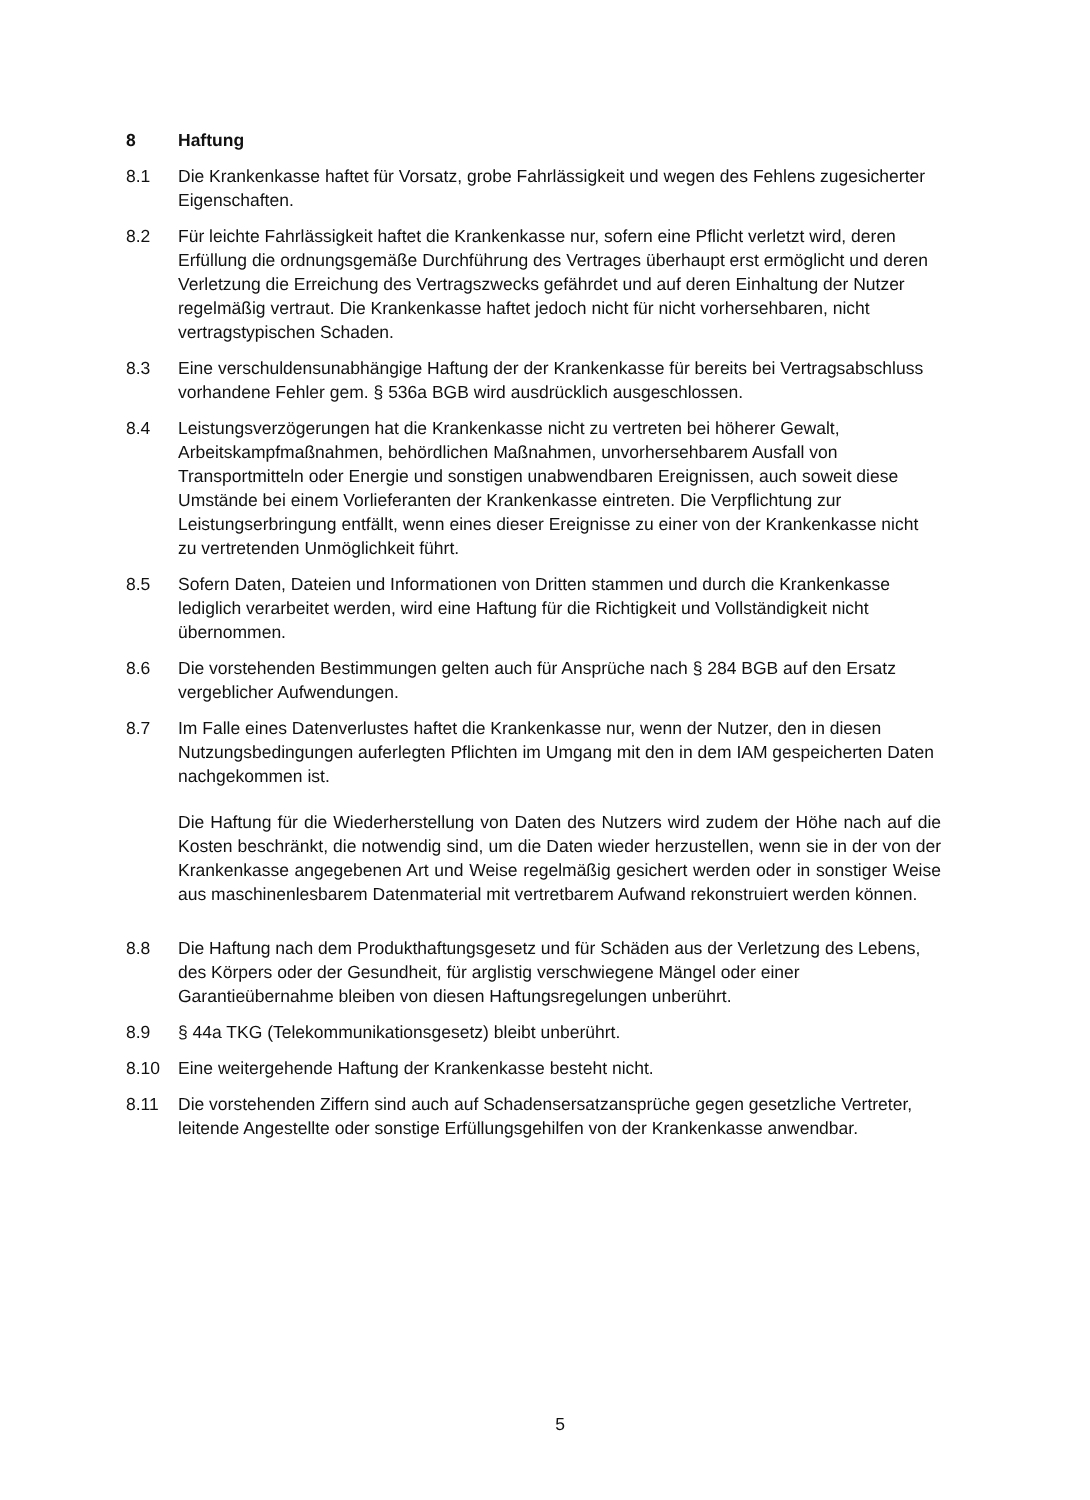8 Haftung
8.1 Die Krankenkasse haftet für Vorsatz, grobe Fahrlässigkeit und wegen des Fehlens zugesicherter Eigenschaften.
8.2 Für leichte Fahrlässigkeit haftet die Krankenkasse nur, sofern eine Pflicht verletzt wird, deren Erfüllung die ordnungsgemäße Durchführung des Vertrages überhaupt erst ermöglicht und deren Verletzung die Erreichung des Vertragszwecks gefährdet und auf deren Einhaltung der Nutzer regelmäßig vertraut. Die Krankenkasse haftet jedoch nicht für nicht vorhersehbaren, nicht vertragstypischen Schaden.
8.3 Eine verschuldensunabhängige Haftung der der Krankenkasse für bereits bei Vertragsabschluss vorhandene Fehler gem. § 536a BGB wird ausdrücklich ausgeschlossen.
8.4 Leistungsverzögerungen hat die Krankenkasse nicht zu vertreten bei höherer Gewalt, Arbeitskampfmaßnahmen, behördlichen Maßnahmen, unvorhersehbarem Ausfall von Transportmitteln oder Energie und sonstigen unabwendbaren Ereignissen, auch soweit diese Umstände bei einem Vorlieferanten der Krankenkasse eintreten. Die Verpflichtung zur Leistungserbringung entfällt, wenn eines dieser Ereignisse zu einer von der Krankenkasse nicht zu vertretenden Unmöglichkeit führt.
8.5 Sofern Daten, Dateien und Informationen von Dritten stammen und durch die Krankenkasse lediglich verarbeitet werden, wird eine Haftung für die Richtigkeit und Vollständigkeit nicht übernommen.
8.6 Die vorstehenden Bestimmungen gelten auch für Ansprüche nach § 284 BGB auf den Ersatz vergeblicher Aufwendungen.
8.7 Im Falle eines Datenverlustes haftet die Krankenkasse nur, wenn der Nutzer, den in diesen Nutzungsbedingungen auferlegten Pflichten im Umgang mit den in dem IAM gespeicherten Daten nachgekommen ist.
Die Haftung für die Wiederherstellung von Daten des Nutzers wird zudem der Höhe nach auf die Kosten beschränkt, die notwendig sind, um die Daten wieder herzustellen, wenn sie in der von der Krankenkasse angegebenen Art und Weise regelmäßig gesichert werden oder in sonstiger Weise aus maschinenlesbarem Datenmaterial mit vertretbarem Aufwand rekonstruiert werden können.
8.8 Die Haftung nach dem Produkthaftungsgesetz und für Schäden aus der Verletzung des Lebens, des Körpers oder der Gesundheit, für arglistig verschwiegene Mängel oder einer Garantieübernahme bleiben von diesen Haftungsregelungen unberührt.
8.9 § 44a TKG (Telekommunikationsgesetz) bleibt unberührt.
8.10 Eine weitergehende Haftung der Krankenkasse besteht nicht.
8.11 Die vorstehenden Ziffern sind auch auf Schadensersatzansprüche gegen gesetzliche Vertreter, leitende Angestellte oder sonstige Erfüllungsgehilfen von der Krankenkasse anwendbar.
5